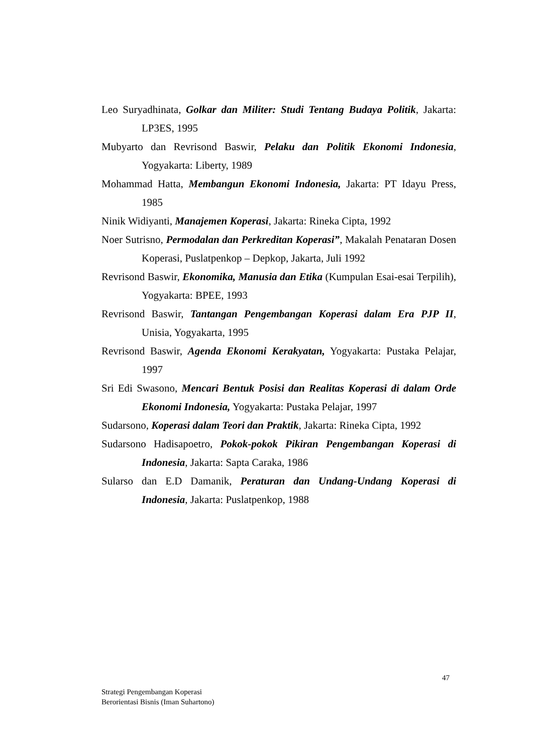Leo Suryadhinata, Golkar dan Militer: Studi Tentang Budaya Politik, Jakarta: LP3ES, 1995
Mubyarto dan Revrisond Baswir, Pelaku dan Politik Ekonomi Indonesia, Yogyakarta: Liberty, 1989
Mohammad Hatta, Membangun Ekonomi Indonesia, Jakarta: PT Idayu Press, 1985
Ninik Widiyanti, Manajemen Koperasi, Jakarta: Rineka Cipta, 1992
Noer Sutrisno, Permodalan dan Perkreditan Koperasi”, Makalah Penataran Dosen Koperasi, Puslatpenkop – Depkop, Jakarta, Juli 1992
Revrisond Baswir, Ekonomika, Manusia dan Etika (Kumpulan Esai-esai Terpilih), Yogyakarta: BPEE, 1993
Revrisond Baswir, Tantangan Pengembangan Koperasi dalam Era PJP II, Unisia, Yogyakarta, 1995
Revrisond Baswir, Agenda Ekonomi Kerakyatan, Yogyakarta: Pustaka Pelajar, 1997
Sri Edi Swasono, Mencari Bentuk Posisi dan Realitas Koperasi di dalam Orde Ekonomi Indonesia, Yogyakarta: Pustaka Pelajar, 1997
Sudarsono, Koperasi dalam Teori dan Praktik, Jakarta: Rineka Cipta, 1992
Sudarsono Hadisapoetro, Pokok-pokok Pikiran Pengembangan Koperasi di Indonesia, Jakarta: Sapta Caraka, 1986
Sularso dan E.D Damanik, Peraturan dan Undang-Undang Koperasi di Indonesia, Jakarta: Puslatpenkop, 1988
47
Strategi Pengembangan Koperasi
Berorientasi Bisnis (Iman Suhartono)